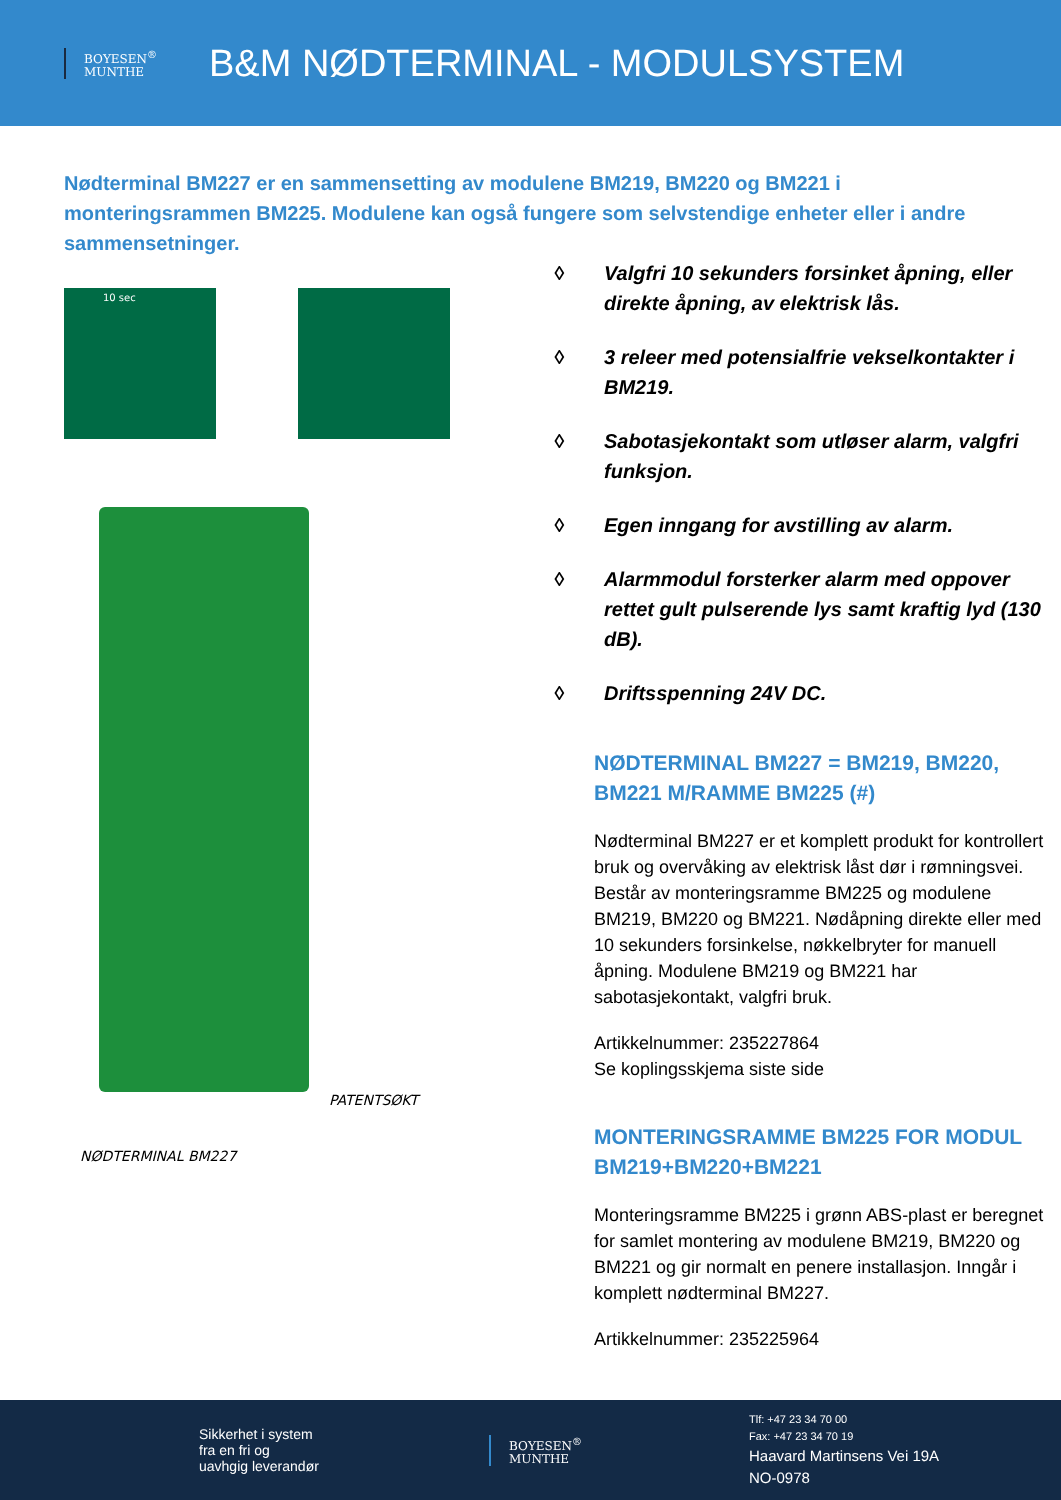BOYESEN<sup>®</sup>
MUNTHE
B&M NØDTERMINAL - MODULSYSTEM
Nødterminal BM227 er en sammensetting av modulene BM219, BM220 og BM221 i monteringsrammen BM225. Modulene kan også fungere som selvstendige enheter eller i andre sammensetninger.
10 sec
PATENTSØKT
NØDTERMINAL BM227
◊ Valgfri 10 sekunders forsinket åpning, eller direkte åpning, av elektrisk lås.
◊ 3 releer med potensialfrie vekselkontakter i BM219.
◊ Sabotasjekontakt som utløser alarm, valgfri funksjon.
◊ Egen inngang for avstilling av alarm.
◊ Alarmmodul forsterker alarm med oppover rettet gult pulserende lys samt kraftig lyd (130 dB).
◊ Driftsspenning 24V DC.
NØDTERMINAL BM227 = BM219, BM220, BM221 M/RAMME BM225 (#)
Nødterminal BM227 er et komplett produkt for kontrollert bruk og overvåking av elektrisk låst dør i rømningsvei. Består av monteringsramme BM225 og modulene BM219, BM220 og BM221. Nødåpning direkte eller med 10 sekunders forsinkelse, nøkkelbryter for manuell åpning. Modulene BM219 og BM221 har sabotasjekontakt, valgfri bruk.
Artikkelnummer: 235227864
Se koplingsskjema siste side
MONTERINGSRAMME BM225 FOR MODUL BM219+BM220+BM221
Monteringsramme BM225 i grønn ABS-plast er beregnet for samlet montering av modulene BM219, BM220 og BM221 og gir normalt en penere installasjon. Inngår i komplett nødterminal BM227.
Artikkelnummer: 235225964
Sikkerhet i system
fra en fri og
uavhgig leverandør
BOYESEN<sup>®</sup>
MUNTHE
Tlf: +47 23 34 70 00
Fax: +47 23 34 70 19
Haavard Martinsens Vei 19A
NO-0978